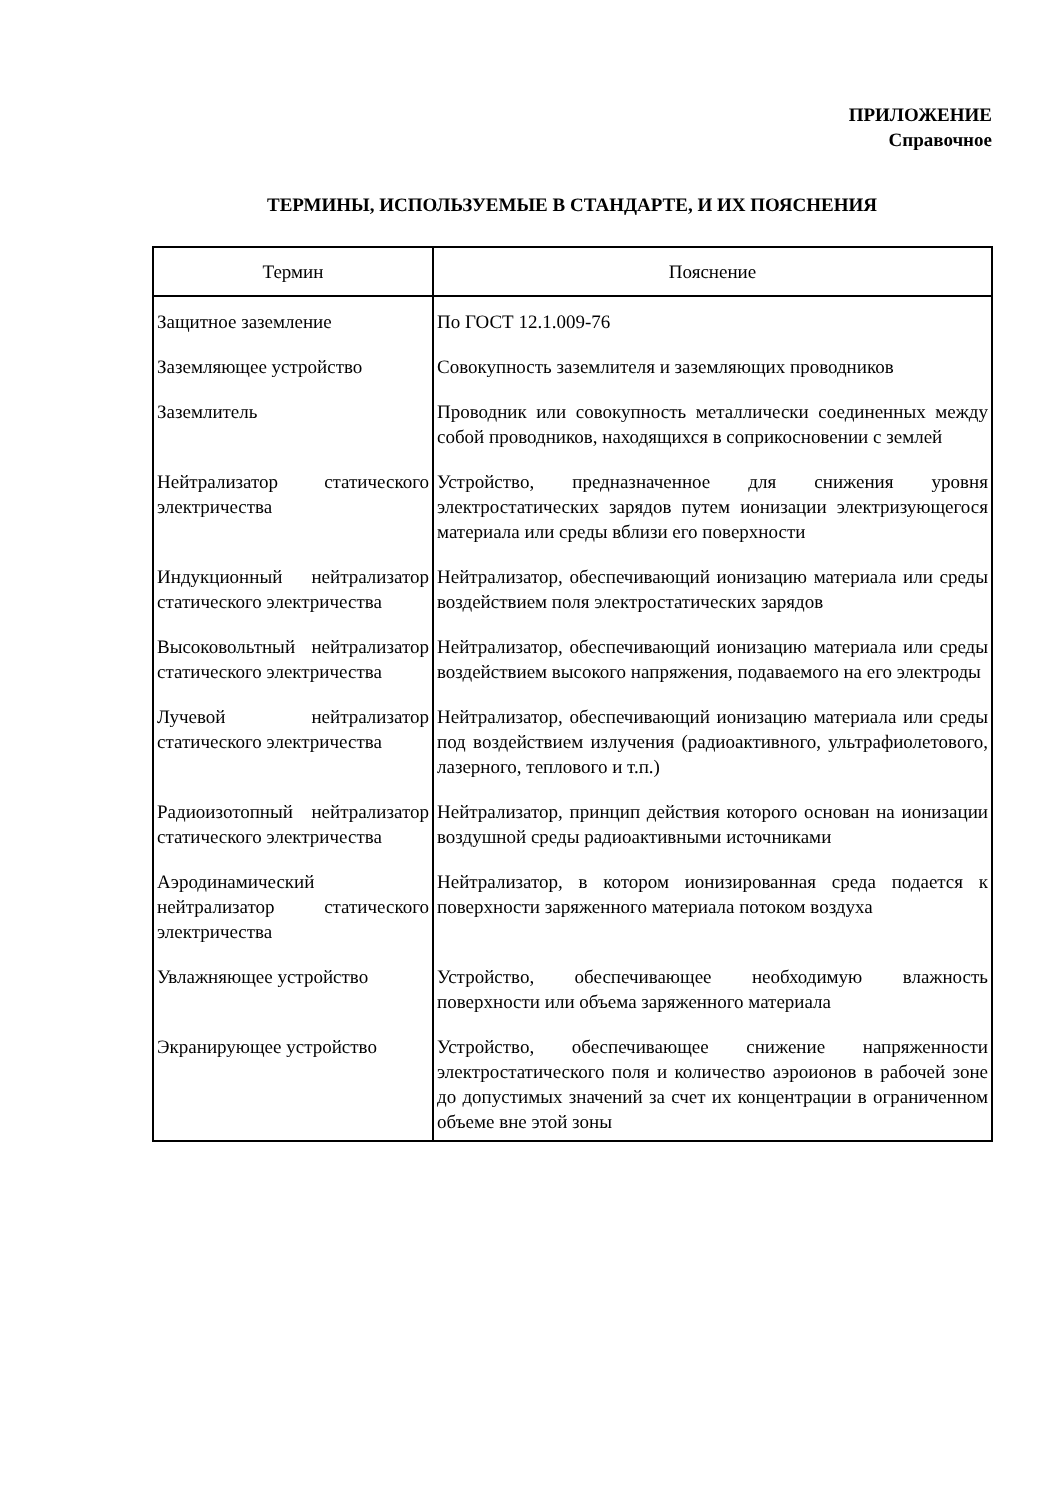ПРИЛОЖЕНИЕ
Справочное
ТЕРМИНЫ, ИСПОЛЬЗУЕМЫЕ В СТАНДАРТЕ, И ИХ ПОЯСНЕНИЯ
| Термин | Пояснение |
| --- | --- |
| Защитное заземление | По ГОСТ 12.1.009-76 |
| Заземляющее устройство | Совокупность заземлителя и заземляющих проводников |
| Заземлитель | Проводник или совокупность металлически соединенных между собой проводников, находящихся в соприкосновении с землей |
| Нейтрализатор статического электричества | Устройство, предназначенное для снижения уровня электростатических зарядов путем ионизации электризующегося материала или среды вблизи его поверхности |
| Индукционный нейтрализатор статического электричества | Нейтрализатор, обеспечивающий ионизацию материала или среды воздействием поля электростатических зарядов |
| Высоковольтный нейтрализатор статического электричества | Нейтрализатор, обеспечивающий ионизацию материала или среды воздействием высокого напряжения, подаваемого на его электроды |
| Лучевой нейтрализатор статического электричества | Нейтрализатор, обеспечивающий ионизацию материала или среды под воздействием излучения (радиоактивного, ультрафиолетового, лазерного, теплового и т.п.) |
| Радиоизотопный нейтрализатор статического электричества | Нейтрализатор, принцип действия которого основан на ионизации воздушной среды радиоактивными источниками |
| Аэродинамический нейтрализатор статического электричества | Нейтрализатор, в котором ионизированная среда подается к поверхности заряженного материала потоком воздуха |
| Увлажняющее устройство | Устройство, обеспечивающее необходимую влажность поверхности или объема заряженного материала |
| Экранирующее устройство | Устройство, обеспечивающее снижение напряженности электростатического поля и количество аэроионов в рабочей зоне до допустимых значений за счет их концентрации в ограниченном объеме вне этой зоны |